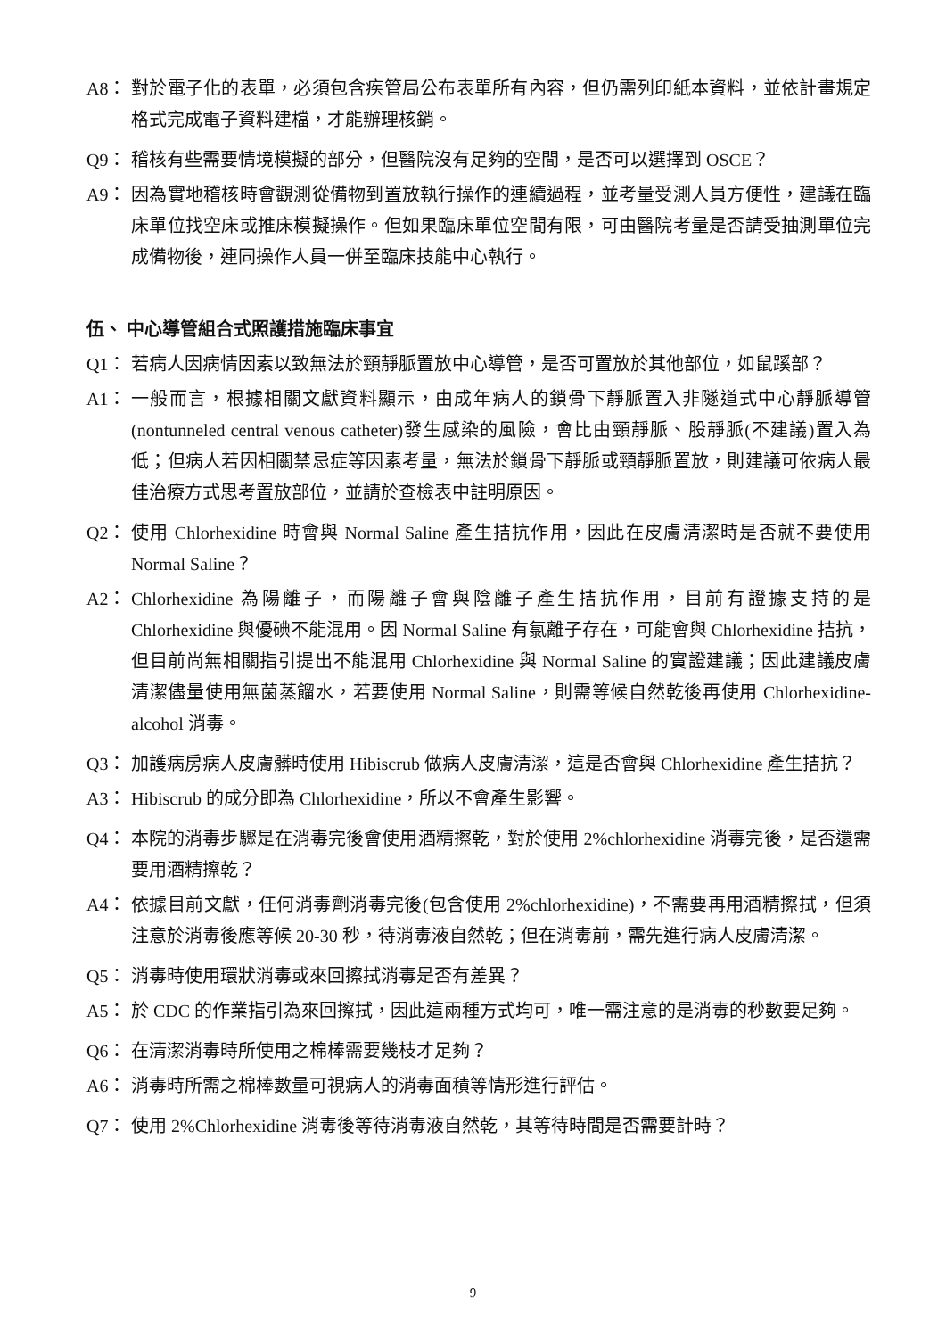A8： 對於電子化的表單，必須包含疾管局公布表單所有內容，但仍需列印紙本資料，並依計畫規定格式完成電子資料建檔，才能辦理核銷。
Q9： 稽核有些需要情境模擬的部分，但醫院沒有足夠的空間，是否可以選擇到 OSCE？
A9： 因為實地稽核時會觀測從備物到置放執行操作的連續過程，並考量受測人員方便性，建議在臨床單位找空床或推床模擬操作。但如果臨床單位空間有限，可由醫院考量是否請受抽測單位完成備物後，連同操作人員一併至臨床技能中心執行。
伍、 中心導管組合式照護措施臨床事宜
Q1： 若病人因病情因素以致無法於頸靜脈置放中心導管，是否可置放於其他部位，如鼠蹊部？
A1： 一般而言，根據相關文獻資料顯示，由成年病人的鎖骨下靜脈置入非隧道式中心靜脈導管(nontunneled central venous catheter)發生感染的風險，會比由頸靜脈、股靜脈(不建議)置入為低；但病人若因相關禁忌症等因素考量，無法於鎖骨下靜脈或頸靜脈置放，則建議可依病人最佳治療方式思考置放部位，並請於查檢表中註明原因。
Q2： 使用 Chlorhexidine 時會與 Normal Saline 產生拮抗作用，因此在皮膚清潔時是否就不要使用 Normal Saline？
A2： Chlorhexidine 為陽離子，而陽離子會與陰離子產生拮抗作用，目前有證據支持的是 Chlorhexidine 與優碘不能混用。因 Normal Saline 有氯離子存在，可能會與 Chlorhexidine 拮抗，但目前尚無相關指引提出不能混用 Chlorhexidine 與 Normal Saline 的實證建議；因此建議皮膚清潔儘量使用無菌蒸餾水，若要使用 Normal Saline，則需等候自然乾後再使用 Chlorhexidine-alcohol 消毒。
Q3： 加護病房病人皮膚髒時使用 Hibiscrub 做病人皮膚清潔，這是否會與 Chlorhexidine 產生拮抗？
A3： Hibiscrub 的成分即為 Chlorhexidine，所以不會產生影響。
Q4： 本院的消毒步驟是在消毒完後會使用酒精擦乾，對於使用 2%chlorhexidine 消毒完後，是否還需要用酒精擦乾？
A4： 依據目前文獻，任何消毒劑消毒完後(包含使用 2%chlorhexidine)，不需要再用酒精擦拭，但須注意於消毒後應等候 20-30 秒，待消毒液自然乾；但在消毒前，需先進行病人皮膚清潔。
Q5： 消毒時使用環狀消毒或來回擦拭消毒是否有差異？
A5： 於 CDC 的作業指引為來回擦拭，因此這兩種方式均可，唯一需注意的是消毒的秒數要足夠。
Q6： 在清潔消毒時所使用之棉棒需要幾枝才足夠？
A6： 消毒時所需之棉棒數量可視病人的消毒面積等情形進行評估。
Q7： 使用 2%Chlorhexidine 消毒後等待消毒液自然乾，其等待時間是否需要計時？
9